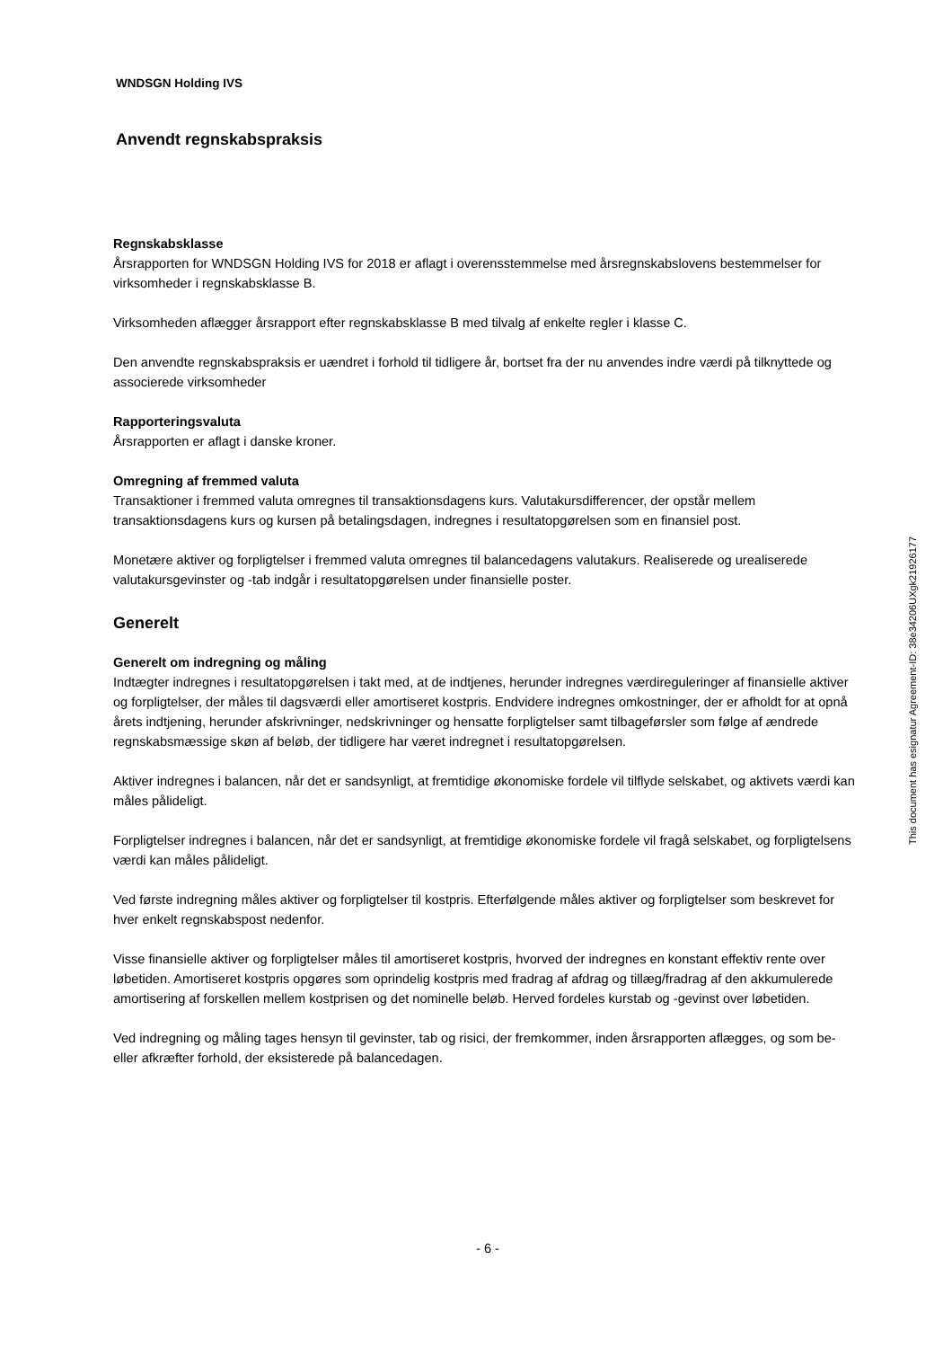WNDSGN Holding IVS
Anvendt regnskabspraksis
Regnskabsklasse
Årsrapporten for WNDSGN Holding IVS for 2018 er aflagt i overensstemmelse med årsregnskabslovens bestemmelser for virksomheder i regnskabsklasse B.
Virksomheden aflægger årsrapport efter regnskabsklasse B med tilvalg af enkelte regler i klasse C.
Den anvendte regnskabspraksis er uændret i forhold til tidligere år, bortset fra der nu anvendes indre værdi på tilknyttede og associerede virksomheder
Rapporteringsvaluta
Årsrapporten er aflagt i danske kroner.
Omregning af fremmed valuta
Transaktioner i fremmed valuta omregnes til transaktionsdagens kurs. Valutakursdifferencer, der opstår mellem transaktionsdagens kurs og kursen på betalingsdagen, indregnes i resultatopgørelsen som en finansiel post.
Monetære aktiver og forpligtelser i fremmed valuta omregnes til balancedagens valutakurs. Realiserede og urealiserede valutakursgevinster og -tab indgår i resultatopgørelsen under finansielle poster.
Generelt
Generelt om indregning og måling
Indtægter indregnes i resultatopgørelsen i takt med, at de indtjenes, herunder indregnes værdireguleringer af finansielle aktiver og forpligtelser, der måles til dagsværdi eller amortiseret kostpris. Endvidere indregnes omkostninger, der er afholdt for at opnå årets indtjening, herunder afskrivninger, nedskrivninger og hensatte forpligtelser samt tilbageførsler som følge af ændrede regnskabsmæssige skøn af beløb, der tidligere har været indregnet i resultatopgørelsen.
Aktiver indregnes i balancen, når det er sandsynligt, at fremtidige økonomiske fordele vil tilflyde selskabet, og aktivets værdi kan måles pålideligt.
Forpligtelser indregnes i balancen, når det er sandsynligt, at fremtidige økonomiske fordele vil fragå selskabet, og forpligtelsens værdi kan måles pålideligt.
Ved første indregning måles aktiver og forpligtelser til kostpris. Efterfølgende måles aktiver og forpligtelser som beskrevet for hver enkelt regnskabspost nedenfor.
Visse finansielle aktiver og forpligtelser måles til amortiseret kostpris, hvorved der indregnes en konstant effektiv rente over løbetiden. Amortiseret kostpris opgøres som oprindelig kostpris med fradrag af afdrag og tillæg/fradrag af den akkumulerede amortisering af forskellen mellem kostprisen og det nominelle beløb. Herved fordeles kurstab og -gevinst over løbetiden.
Ved indregning og måling tages hensyn til gevinster, tab og risici, der fremkommer, inden årsrapporten aflægges, og som be- eller afkræfter forhold, der eksisterede på balancedagen.
- 6 -
This document has esignatur Agreement-ID: 38e34206UXgk21926177